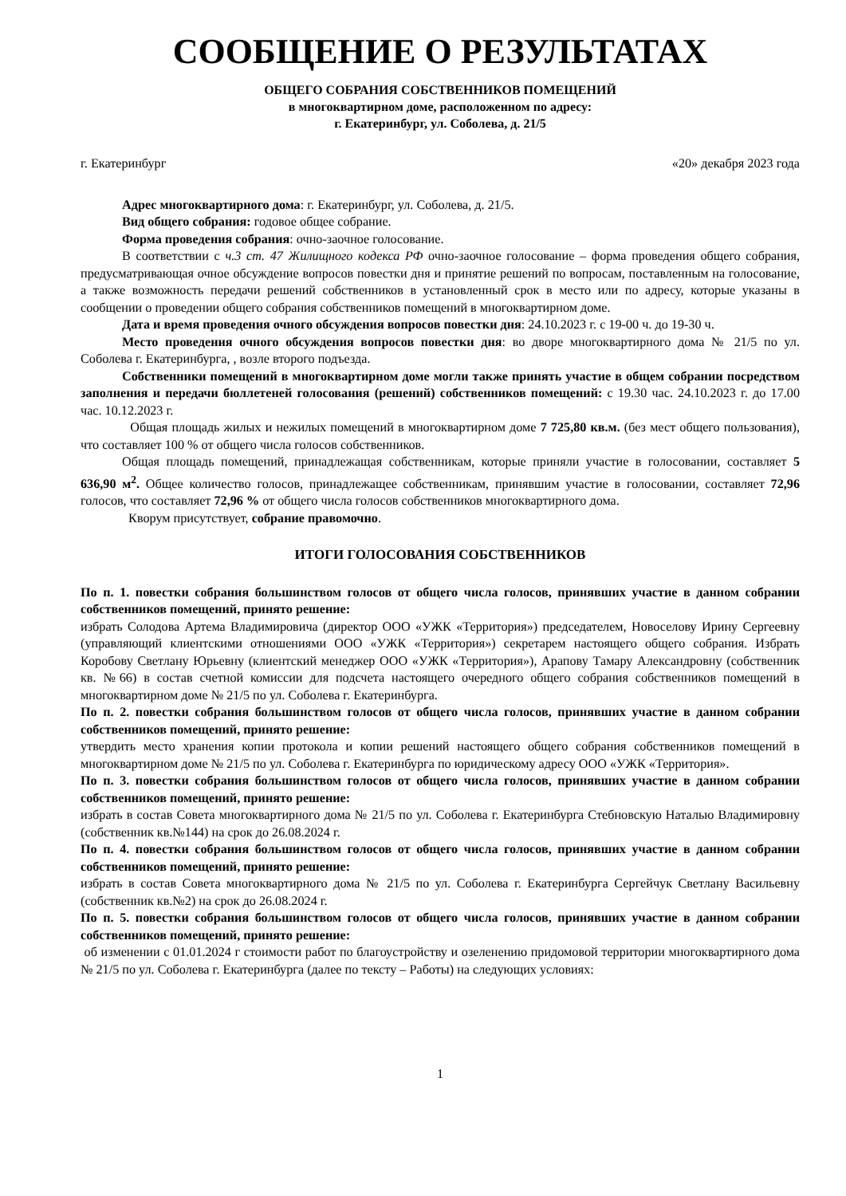СООБЩЕНИЕ О РЕЗУЛЬТАТАХ
ОБЩЕГО СОБРАНИЯ СОБСТВЕННИКОВ ПОМЕЩЕНИЙ
в многоквартирном доме, расположенном по адресу:
г. Екатеринбург, ул. Соболева, д. 21/5
г. Екатеринбург «20» декабря 2023 года
Адрес многоквартирного дома: г. Екатеринбург, ул. Соболева, д. 21/5.
Вид общего собрания: годовое общее собрание.
Форма проведения собрания: очно-заочное голосование.
В соответствии с ч.3 ст. 47 Жилищного кодекса РФ очно-заочное голосование – форма проведения общего собрания, предусматривающая очное обсуждение вопросов повестки дня и принятие решений по вопросам, поставленным на голосование, а также возможность передачи решений собственников в установленный срок в место или по адресу, которые указаны в сообщении о проведении общего собрания собственников помещений в многоквартирном доме.
Дата и время проведения очного обсуждения вопросов повестки дня: 24.10.2023 г. с 19-00 ч. до 19-30 ч.
Место проведения очного обсуждения вопросов повестки дня: во дворе многоквартирного дома № 21/5 по ул. Соболева г. Екатеринбурга, , возле второго подъезда.
Собственники помещений в многоквартирном доме могли также принять участие в общем собрании посредством заполнения и передачи бюллетеней голосования (решений) собственников помещений: с 19.30 час. 24.10.2023 г. до 17.00 час. 10.12.2023 г.
Общая площадь жилых и нежилых помещений в многоквартирном доме 7 725,80 кв.м. (без мест общего пользования), что составляет 100 % от общего числа голосов собственников.
Общая площадь помещений, принадлежащая собственникам, которые приняли участие в голосовании, составляет 5 636,90 м<sup>2</sup>. Общее количество голосов, принадлежащее собственникам, принявшим участие в голосовании, составляет 72,96 голосов, что составляет 72,96 % от общего числа голосов собственников многоквартирного дома.
Кворум присутствует, собрание правомочно.
ИТОГИ ГОЛОСОВАНИЯ СОБСТВЕННИКОВ
По п. 1. повестки собрания большинством голосов от общего числа голосов, принявших участие в данном собрании собственников помещений, принято решение:
избрать Солодова Артема Владимировича (директор ООО «УЖК «Территория») председателем, Новоселову Ирину Сергеевну (управляющий клиентскими отношениями ООО «УЖК «Территория») секретарем настоящего общего собрания. Избрать Коробову Светлану Юрьевну (клиентский менеджер ООО «УЖК «Территория»), Арапову Тамару Александровну (собственник кв. №66) в состав счетной комиссии для подсчета настоящего очередного общего собрания собственников помещений в многоквартирном доме № 21/5 по ул. Соболева г. Екатеринбурга.
По п. 2. повестки собрания большинством голосов от общего числа голосов, принявших участие в данном собрании собственников помещений, принято решение:
утвердить место хранения копии протокола и копии решений настоящего общего собрания собственников помещений в многоквартирном доме № 21/5 по ул. Соболева г. Екатеринбурга по юридическому адресу ООО «УЖК «Территория».
По п. 3. повестки собрания большинством голосов от общего числа голосов, принявших участие в данном собрании собственников помещений, принято решение:
избрать в состав Совета многоквартирного дома № 21/5 по ул. Соболева г. Екатеринбурга Стебновскую Наталью Владимировну (собственник кв.№144) на срок до 26.08.2024 г.
По п. 4. повестки собрания большинством голосов от общего числа голосов, принявших участие в данном собрании собственников помещений, принято решение:
избрать в состав Совета многоквартирного дома № 21/5 по ул. Соболева г. Екатеринбурга Сергейчук Светлану Васильевну (собственник кв.№2) на срок до 26.08.2024 г.
По п. 5. повестки собрания большинством голосов от общего числа голосов, принявших участие в данном собрании собственников помещений, принято решение:
об изменении с 01.01.2024 г стоимости работ по благоустройству и озеленению придомовой территории многоквартирного дома № 21/5 по ул. Соболева г. Екатеринбурга (далее по тексту – Работы) на следующих условиях:
1